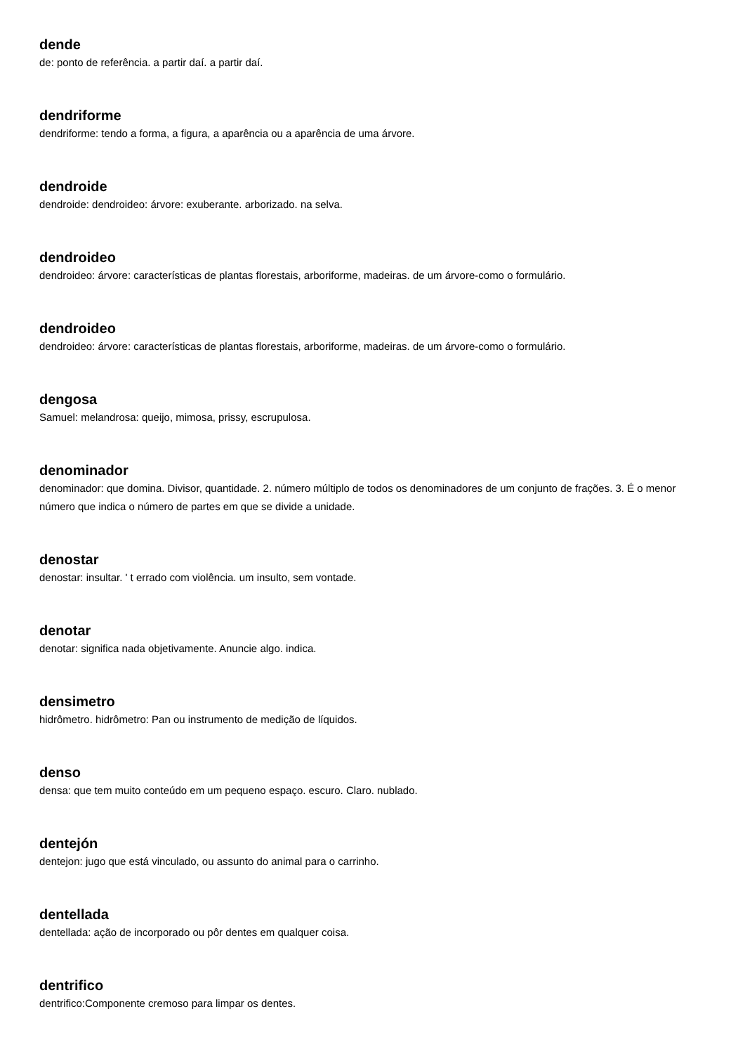dende
de: ponto de referência. a partir daí. a partir daí.
dendriforme
dendriforme: tendo a forma, a figura, a aparência ou a aparência de uma árvore.
dendroide
dendroide: dendroideo: árvore: exuberante. arborizado. na selva.
dendroideo
dendroideo: árvore: características de plantas florestais, arboriforme, madeiras. de um árvore-como o formulário.
dendroideo
dendroideo: árvore: características de plantas florestais, arboriforme, madeiras. de um árvore-como o formulário.
dengosa
Samuel: melandrosa: queijo, mimosa, prissy, escrupulosa.
denominador
denominador: que domina. Divisor, quantidade. 2. número múltiplo de todos os denominadores de um conjunto de frações. 3. É o menor número que indica o número de partes em que se divide a unidade.
denostar
denostar: insultar. ' t errado com violência. um insulto, sem vontade.
denotar
denotar: significa nada objetivamente. Anuncie algo. indica.
densimetro
hidrômetro. hidrômetro: Pan ou instrumento de medição de líquidos.
denso
densa: que tem muito conteúdo em um pequeno espaço. escuro. Claro. nublado.
dentejón
dentejon: jugo que está vinculado, ou assunto do animal para o carrinho.
dentellada
dentellada: ação de incorporado ou pôr dentes em qualquer coisa.
dentrifico
dentrifico:Componente cremoso para limpar os dentes.